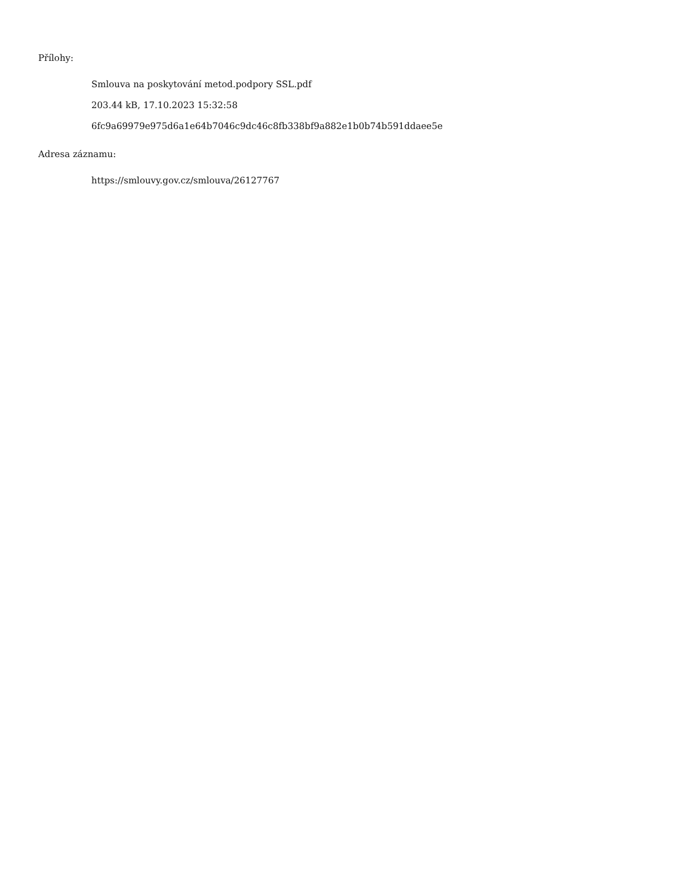Přílohy:
Smlouva na poskytování metod.podpory SSL.pdf
203.44 kB, 17.10.2023 15:32:58
6fc9a69979e975d6a1e64b7046c9dc46c8fb338bf9a882e1b0b74b591ddaee5e
Adresa záznamu:
https://smlouvy.gov.cz/smlouva/26127767